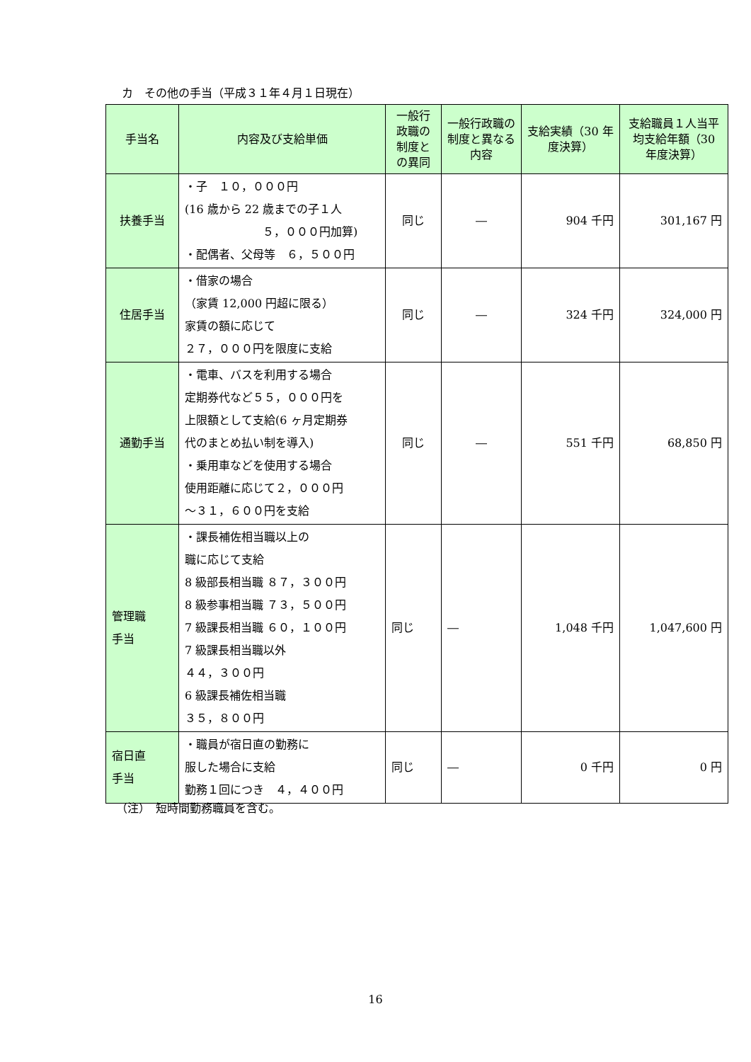カ　その他の手当（平成３１年４月１日現在）
| 手当名 | 内容及び支給単価 | 一般行政職の制度との異同 | 一般行政職の制度と異なる内容 | 支給実績（30 年度決算） | 支給職員１人当平均支給年額（30 年度決算） |
| --- | --- | --- | --- | --- | --- |
| 扶養手当 | ・子 １０，０００円 (16 歳から 22 歳までの子１人 ５，０００円加算) ・配偶者、父母等 ６，５００円 | 同じ | ― | 904 千円 | 301,167 円 |
| 住居手当 | ・借家の場合 （家賃 12,000 円超に限る） 家賃の額に応じて ２７，０００円を限度に支給 | 同じ | ― | 324 千円 | 324,000 円 |
| 通勤手当 | ・電車、バスを利用する場合 定期券代など５５，０００円を 上限額として支給(6 ヶ月定期券 代のまとめ払い制を導入) ・乗用車などを使用する場合 使用距離に応じて２，０００円 ～３１，６００円を支給 | 同じ | ― | 551 千円 | 68,850 円 |
| 管理職 手当 | ・課長補佐相当職以上の 職に応じて支給 8 級部長相当職 ８７，３００円 8 級参事相当職 ７３，５００円 7 級課長相当職 ６０，１００円 7 級課長相当職以外 ４４，３００円 6 級課長補佐相当職 ３５，８００円 | 同じ | ― | 1,048 千円 | 1,047,600 円 |
| 宿日直 手当 | ・職員が宿日直の勤務に 服した場合に支給 勤務１回につき ４，４００円 | 同じ | ― | 0 千円 | 0 円 |
（注）　短時間勤務職員を含む。
16